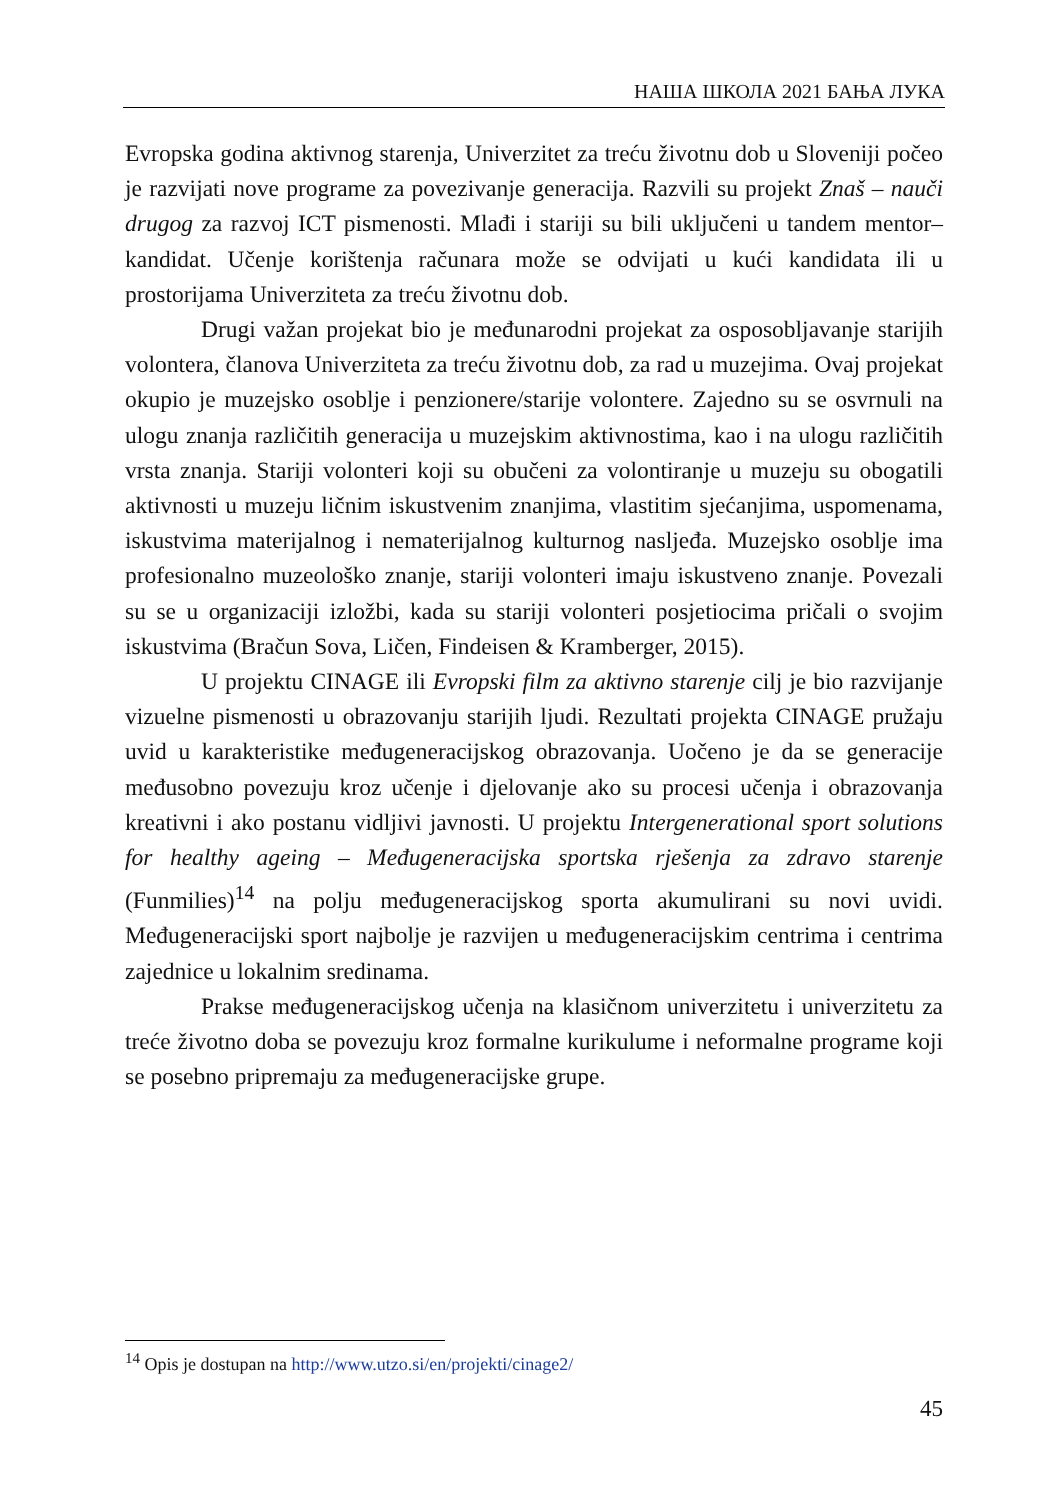НАША ШКОЛА 2021 БАЊА ЛУКА
Evropska godina aktivnog starenja, Univerzitet za treću životnu dob u Sloveniji počeo je razvijati nove programe za povezivanje generacija. Razvili su projekt Znaš – nauči drugog za razvoj ICT pismenosti. Mlađi i stariji su bili uključeni u tandem mentor–kandidat. Učenje korištenja računara može se odvijati u kući kandidata ili u prostorijama Univerziteta za treću životnu dob.
Drugi važan projekat bio je međunarodni projekat za osposobljavanje starijih volontera, članova Univerziteta za treću životnu dob, za rad u muzejima. Ovaj projekat okupio je muzejsko osoblje i penzionere/starije volontere. Zajedno su se osvrnuli na ulogu znanja različitih generacija u muzejskim aktivnostima, kao i na ulogu različitih vrsta znanja. Stariji volonteri koji su obučeni za volontiranje u muzeju su obogatili aktivnosti u muzeju ličnim iskustvenim znanjima, vlastitim sjećanjima, uspomenama, iskustvima materijalnog i nematerijalnog kulturnog nasljeđa. Muzejsko osoblje ima profesionalno muzeološko znanje, stariji volonteri imaju iskustveno znanje. Povezali su se u organizaciji izložbi, kada su stariji volonteri posjetiocima pričali o svojim iskustvima (Bračun Sova, Ličen, Findeisen & Kramberger, 2015).
U projektu CINAGE ili Evropski film za aktivno starenje cilj je bio razvijanje vizuelne pismenosti u obrazovanju starijih ljudi. Rezultati projekta CINAGE pružaju uvid u karakteristike međugeneracijskog obrazovanja. Uočeno je da se generacije međusobno povezuju kroz učenje i djelovanje ako su procesi učenja i obrazovanja kreativni i ako postanu vidljivi javnosti. U projektu Intergenerational sport solutions for healthy ageing – Međugeneracijska sportska rješenja za zdravo starenje (Funmilies)<sup>14</sup> na polju međugeneracijskog sporta akumulirani su novi uvidi. Međugeneracijski sport najbolje je razvijen u međugeneracijskim centrima i centrima zajednice u lokalnim sredinama.
Prakse međugeneracijskog učenja na klasičnom univerzitetu i univerzitetu za treće životno doba se povezuju kroz formalne kurikulume i neformalne programe koji se posebno pripremaju za međugeneracijske grupe.
<sup>14</sup> Opis je dostupan na http://www.utzo.si/en/projekti/cinage2/
45